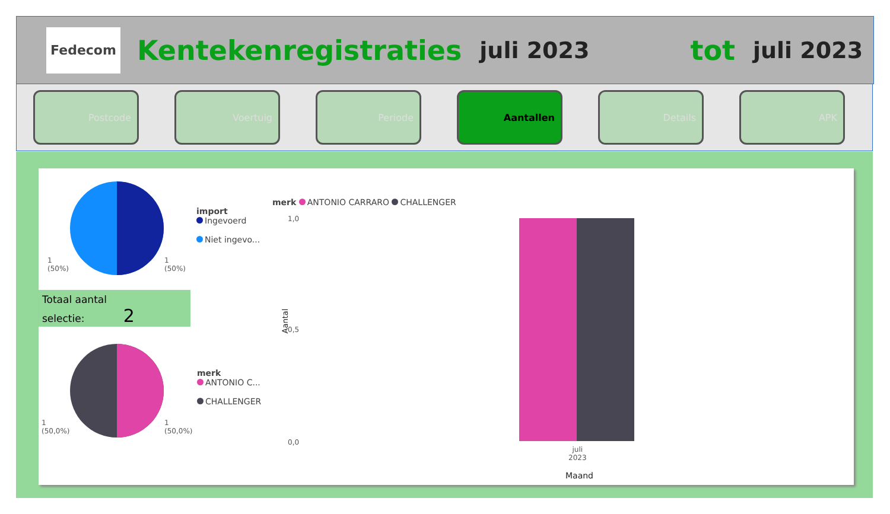Fedecom
Kentekenregistraties juli 2023 tot juli 2023
Postcode Voertuig Periode Aantallen Details APK
1
(50%)
1
(50%)
import
Ingevoerd
Niet ingevo...
Totaal aantal
selectie: 2
1
(50,0%)
1
(50,0%)
merk
ANTONIO C...
CHALLENGER
merk ANTONIO CARRARO CHALLENGER
1,0
0,5
0,0
Aantal
juli
2023
Maand